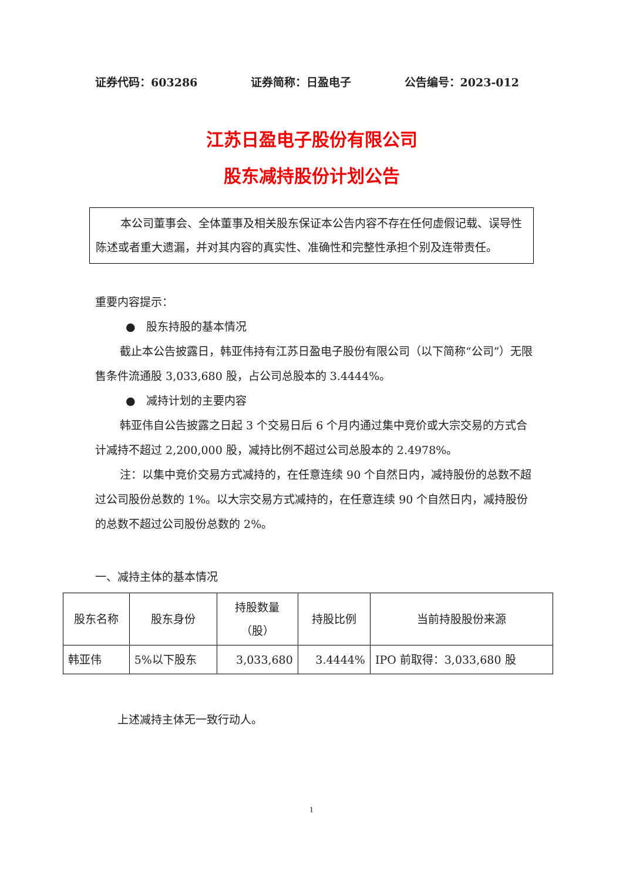证券代码：603286 证券简称：日盈电子 公告编号：2023-012
江苏日盈电子股份有限公司
股东减持股份计划公告
本公司董事会、全体董事及相关股东保证本公告内容不存在任何虚假记载、误导性陈述或者重大遗漏，并对其内容的真实性、准确性和完整性承担个别及连带责任。
重要内容提示：
● 股东持股的基本情况
截止本公告披露日，韩亚伟持有江苏日盈电子股份有限公司（以下简称“公司”）无限售条件流通股 3,033,680 股，占公司总股本的 3.4444%。
● 减持计划的主要内容
韩亚伟自公告披露之日起 3 个交易日后 6 个月内通过集中竞价或大宗交易的方式合计减持不超过 2,200,000 股，减持比例不超过公司总股本的 2.4978%。
注：以集中竞价交易方式减持的，在任意连续 90 个自然日内，减持股份的总数不超过公司股份总数的 1%。以大宗交易方式减持的，在任意连续 90 个自然日内，减持股份的总数不超过公司股份总数的 2%。
一、减持主体的基本情况
| 股东名称 | 股东身份 | 持股数量 （股） | 持股比例 | 当前持股股份来源 |
| 韩亚伟 | 5%以下股东 | 3,033,680 | 3.4444% | IPO 前取得：3,033,680 股 |
上述减持主体无一致行动人。
1